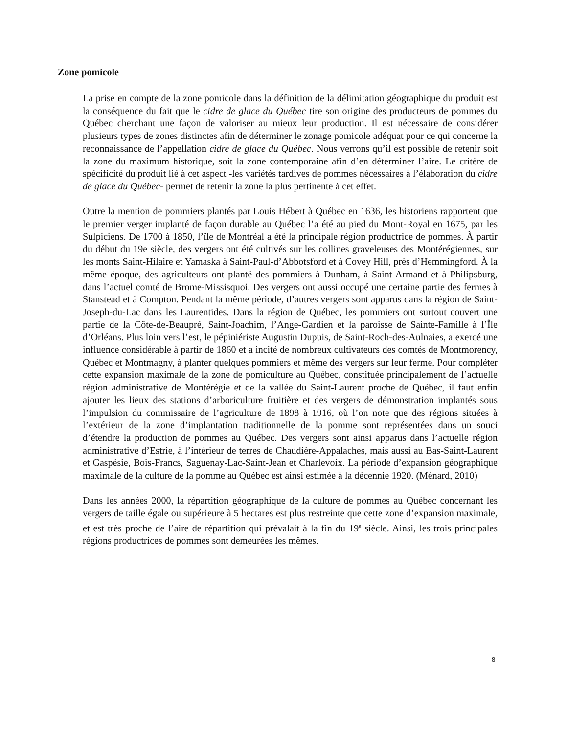Zone pomicole
La prise en compte de la zone pomicole dans la définition de la délimitation géographique du produit est la conséquence du fait que le cidre de glace du Québec tire son origine des producteurs de pommes du Québec cherchant une façon de valoriser au mieux leur production. Il est nécessaire de considérer plusieurs types de zones distinctes afin de déterminer le zonage pomicole adéquat pour ce qui concerne la reconnaissance de l’appellation cidre de glace du Québec. Nous verrons qu’il est possible de retenir soit la zone du maximum historique, soit la zone contemporaine afin d’en déterminer l’aire. Le critère de spécificité du produit lié à cet aspect -les variétés tardives de pommes nécessaires à l’élaboration du cidre de glace du Québec- permet de retenir la zone la plus pertinente à cet effet.
Outre la mention de pommiers plantés par Louis Hébert à Québec en 1636, les historiens rapportent que le premier verger implanté de façon durable au Québec l’a été au pied du Mont-Royal en 1675, par les Sulpiciens. De 1700 à 1850, l’île de Montréal a été la principale région productrice de pommes. À partir du début du 19e siècle, des vergers ont été cultivés sur les collines graveleuses des Montérégiennes, sur les monts Saint-Hilaire et Yamaska à Saint-Paul-d’Abbotsford et à Covey Hill, près d’Hemmingford. À la même époque, des agriculteurs ont planté des pommiers à Dunham, à Saint-Armand et à Philipsburg, dans l’actuel comté de Brome-Missisquoi. Des vergers ont aussi occupé une certaine partie des fermes à Stanstead et à Compton. Pendant la même période, d’autres vergers sont apparus dans la région de Saint-Joseph-du-Lac dans les Laurentides. Dans la région de Québec, les pommiers ont surtout couvert une partie de la Côte-de-Beaupré, Saint-Joachim, l’Ange-Gardien et la paroisse de Sainte-Famille à l’Île d’Orléans. Plus loin vers l’est, le pépiniériste Augustin Dupuis, de Saint-Roch-des-Aulnaies, a exercé une influence considérable à partir de 1860 et a incité de nombreux cultivateurs des comtés de Montmorency, Québec et Montmagny, à planter quelques pommiers et même des vergers sur leur ferme. Pour compléter cette expansion maximale de la zone de pomiculture au Québec, constituée principalement de l’actuelle région administrative de Montérégie et de la vallée du Saint-Laurent proche de Québec, il faut enfin ajouter les lieux des stations d’arboriculture fruitière et des vergers de démonstration implantés sous l’impulsion du commissaire de l’agriculture de 1898 à 1916, où l’on note que des régions situées à l’extérieur de la zone d’implantation traditionnelle de la pomme sont représentées dans un souci d’étendre la production de pommes au Québec. Des vergers sont ainsi apparus dans l’actuelle région administrative d’Estrie, à l’intérieur de terres de Chaudière-Appalaches, mais aussi au Bas-Saint-Laurent et Gaspésie, Bois-Francs, Saguenay-Lac-Saint-Jean et Charlevoix. La période d’expansion géographique maximale de la culture de la pomme au Québec est ainsi estimée à la décennie 1920. (Ménard, 2010)
Dans les années 2000, la répartition géographique de la culture de pommes au Québec concernant les vergers de taille égale ou supérieure à 5 hectares est plus restreinte que cette zone d’expansion maximale, et est très proche de l’aire de répartition qui prévalait à la fin du 19<sup>e</sup> siècle. Ainsi, les trois principales régions productrices de pommes sont demeurées les mêmes.
8